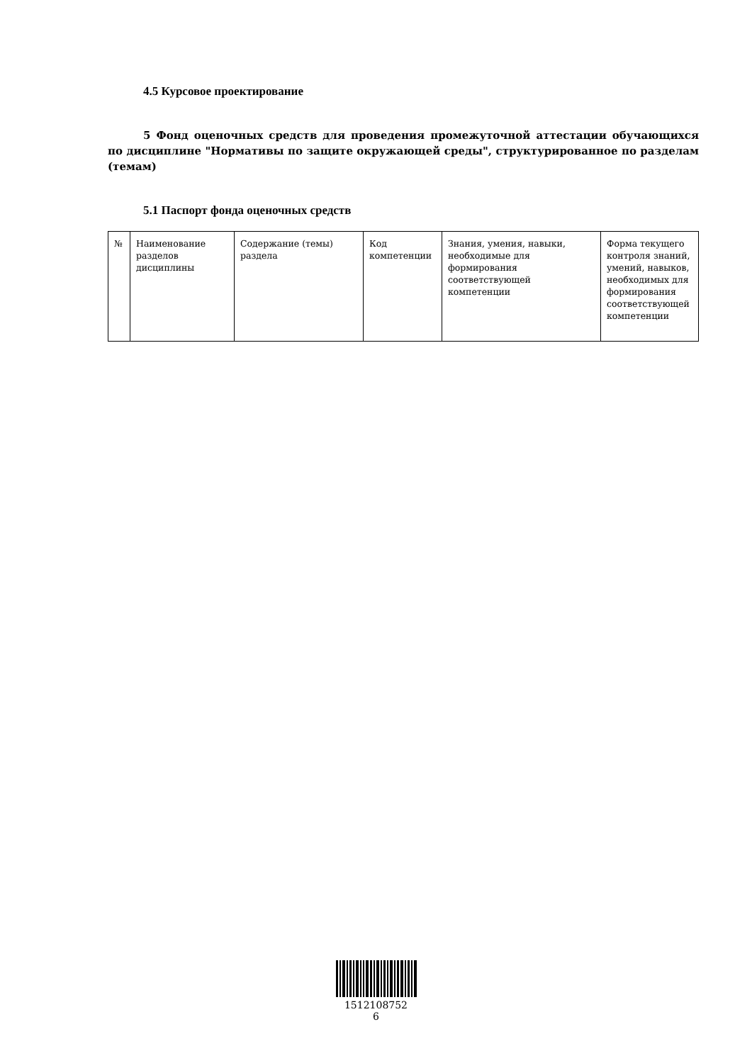4.5 Курсовое проектирование
5 Фонд оценочных средств для проведения промежуточной аттестации обучающихся по дисциплине "Нормативы по защите окружающей среды", структурированное по разделам (темам)
5.1 Паспорт фонда оценочных средств
| № | Наименование разделов дисциплины | Содержание (темы) раздела | Код компетенции | Знания, умения, навыки, необходимые для формирования соответствующей компетенции | Форма текущего контроля знаний, умений, навыков, необходимых для формирования соответствующей компетенции |
1512108752
6